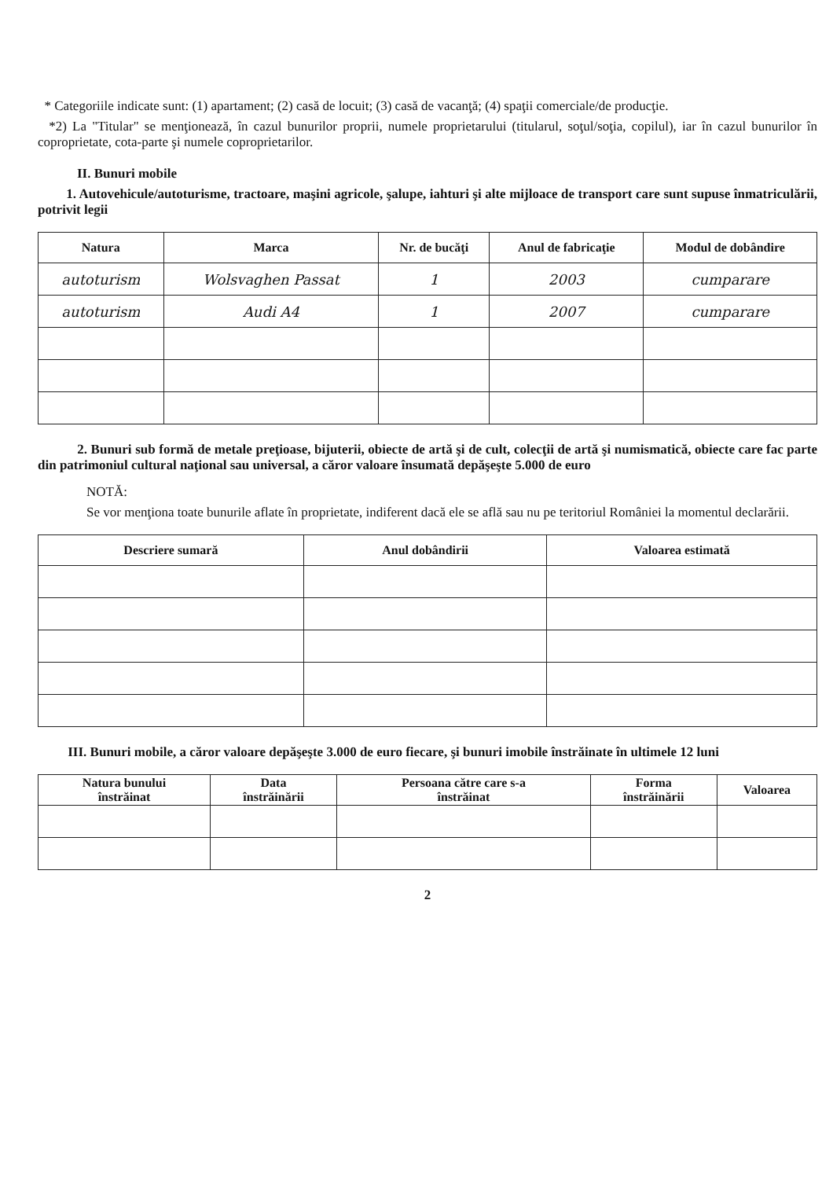* Categoriile indicate sunt: (1) apartament; (2) casă de locuit; (3) casă de vacanţă; (4) spaţii comerciale/de producţie.
*2) La "Titular" se menţionează, în cazul bunurilor proprii, numele proprietarului (titularul, soţul/soţia, copilul), iar în cazul bunurilor în coproprietate, cota-parte şi numele coproprietarilor.
II. Bunuri mobile
1. Autovehicule/autoturisme, tractoare, maşini agricole, şalupe, iahturi şi alte mijloace de transport care sunt supuse înmatriculării, potrivit legii
| Natura | Marca | Nr. de bucăţi | Anul de fabricaţie | Modul de dobândire |
| --- | --- | --- | --- | --- |
| autoturism | Wolsvaghen Passat | 1 | 2003 | cumparare |
| autoturism | Audi A4 | 1 | 2007 | cumparare |
2. Bunuri sub formă de metale preţioase, bijuterii, obiecte de artă şi de cult, colecţii de artă şi numismatică, obiecte care fac parte din patrimoniul cultural naţional sau universal, a căror valoare însumată depăşeşte 5.000 de euro
NOTĂ:
Se vor menţiona toate bunurile aflate în proprietate, indiferent dacă ele se află sau nu pe teritoriul României la momentul declarării.
| Descriere sumară | Anul dobândirii | Valoarea estimată |
| --- | --- | --- |
III. Bunuri mobile, a căror valoare depăşeşte 3.000 de euro fiecare, şi bunuri imobile înstrăinate în ultimele 12 luni
| Natura bunului înstrăinat | Data înstrăinării | Persoana către care s-a înstrăinat | Forma înstrăinării | Valoarea |
| --- | --- | --- | --- | --- |
2